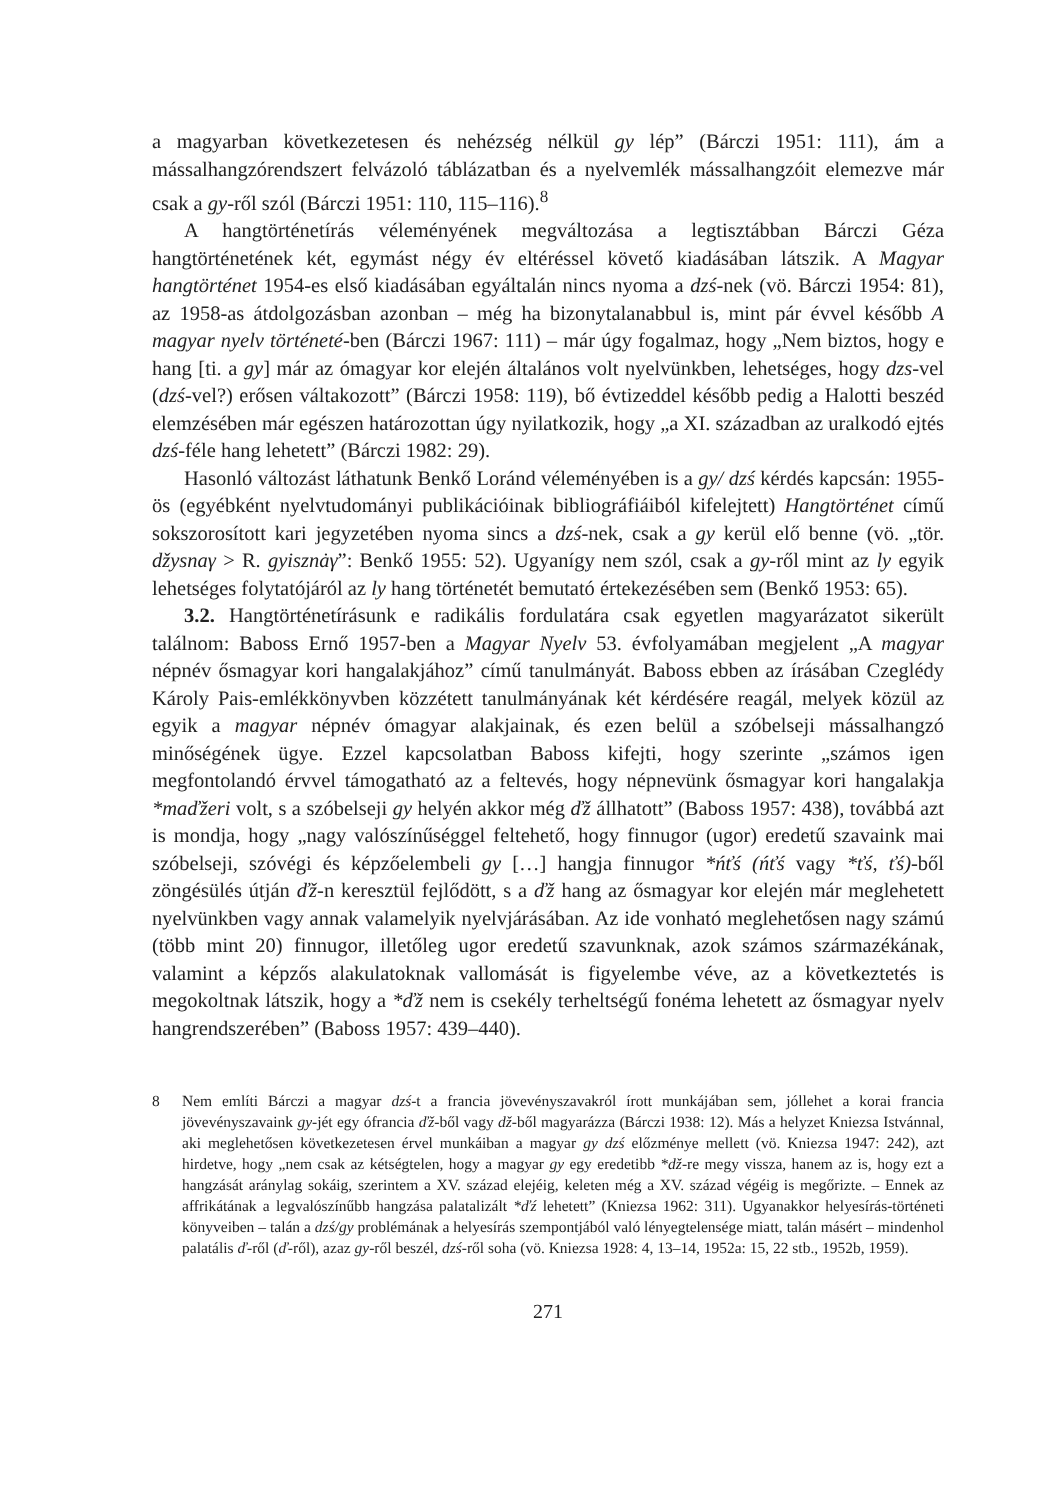a magyarban következetesen és nehézség nélkül gy lép” (Bárczi 1951: 111), ám a mássalhangzórendszert felvázoló táblázatban és a nyelvemlék mássalhangzóit elemezve már csak a gy-ről szól (Bárczi 1951: 110, 115–116).<sup>8</sup>
A hangtörténetírás véleményének megváltozása a legtisztábban Bárczi Géza hangtörténetének két, egymást négy év eltéréssel követő kiadásában látszik. A Magyar hangtörténet 1954-es első kiadásában egyáltalán nincs nyoma a dzś-nek (vö. Bárczi 1954: 81), az 1958-as átdolgozásban azonban – még ha bizonytalanabbul is, mint pár évvel később A magyar nyelv történeté-ben (Bárczi 1967: 111) – már úgy fogalmaz, hogy „Nem biztos, hogy e hang [ti. a gy] már az ómagyar kor elején általános volt nyelvünkben, lehetséges, hogy dzs-vel (dzś-vel?) erősen váltakozott” (Bárczi 1958: 119), bő évtizeddel később pedig a Halotti beszéd elemzésében már egészen határozottan úgy nyilatkozik, hogy „a XI. században az uralkodó ejtés dzś-féle hang lehetett” (Bárczi 1982: 29).
Hasonló változást láthatunk Benkő Loránd véleményében is a gy/ dzś kérdés kapcsán: 1955-ös (egyébként nyelvtudományi publikációinak bibliográfiáiból kifelejtett) Hangtörténet című sokszorosított kari jegyzetében nyoma sincs a dzś-nek, csak a gy kerül elő benne (vö. „tör. džysnaγ > R. gyisznȧγ”: Benkő 1955: 52). Ugyanígy nem szól, csak a gy-ről mint az ly egyik lehetséges folytatójáról az ly hang történetét bemutató értekezésében sem (Benkő 1953: 65).
3.2. Hangtörténetírásunk e radikális fordulatára csak egyetlen magyarázatot sikerült találnom: Baboss Ernő 1957-ben a Magyar Nyelv 53. évfolyamában megjelent „A magyar népnév ősmagyar kori hangalakjához” című tanulmányát. Baboss ebben az írásában Czeglédy Károly Pais-emlékkönyvben közzétett tanulmányának két kérdésére reagál, melyek közül az egyik a magyar népnév ómagyar alakjainak, és ezen belül a szóbelseji mássalhangzó minőségének ügye. Ezzel kapcsolatban Baboss kifejti, hogy szerinte „számos igen megfontolandó érvvel támogatható az a feltevés, hogy népnevünk ősmagyar kori hangalakja *maďžeri volt, s a szóbelseji gy helyén akkor még ďž állhatott” (Baboss 1957: 438), továbbá azt is mondja, hogy „nagy valószínűséggel feltehető, hogy finnugor (ugor) eredetű szavaink mai szóbelseji, szóvégi és képzőelembeli gy […] hangja finnugor *ńťś (ńťś vagy *ťś, ťś)-ből zöngésülés útján ďž-n keresztül fejlődött, s a ďž hang az ősmagyar kor elején már meglehetett nyelvünkben vagy annak valamelyik nyelvjárásában. Az ide vonható meglehetősen nagy számú (több mint 20) finnugor, illetőleg ugor eredetű szavunknak, azok számos származékának, valamint a képzős alakulatoknak vallomását is figyelembe véve, az a következtetés is megokoltnak látszik, hogy a *ďž nem is csekély terheltségű fonéma lehetett az ősmagyar nyelv hangrendszerében” (Baboss 1957: 439–440).
8 Nem említi Bárczi a magyar dzś-t a francia jövevényszavakról írott munkájában sem, jóllehet a korai francia jövevényszavaink gy-jét egy ófrancia ďž-ből vagy dž-ből magyarázza (Bárczi 1938: 12). Más a helyzet Kniezsa Istvánnal, aki meglehetősen következetesen érvel munkáiban a magyar gy dzś előzménye mellett (vö. Kniezsa 1947: 242), azt hirdetve, hogy „nem csak az kétségtelen, hogy a magyar gy egy eredetibb *dž-re megy vissza, hanem az is, hogy ezt a hangzását aránylag sokáig, szerintem a XV. század elejéig, keleten még a XV. század végéig is megőrizte. – Ennek az affrikátának a legvalószínűbb hangzása palatalizált *ďź lehetett” (Kniezsa 1962: 311). Ugyanakkor helyesírás-történeti könyveiben – talán a dzś/gy problémának a helyesírás szempontjából való lényegtelensége miatt, talán másért – mindenhol palatális ď-ről (ď-ről), azaz gy-ről beszél, dzś-ről soha (vö. Kniezsa 1928: 4, 13–14, 1952a: 15, 22 stb., 1952b, 1959).
271